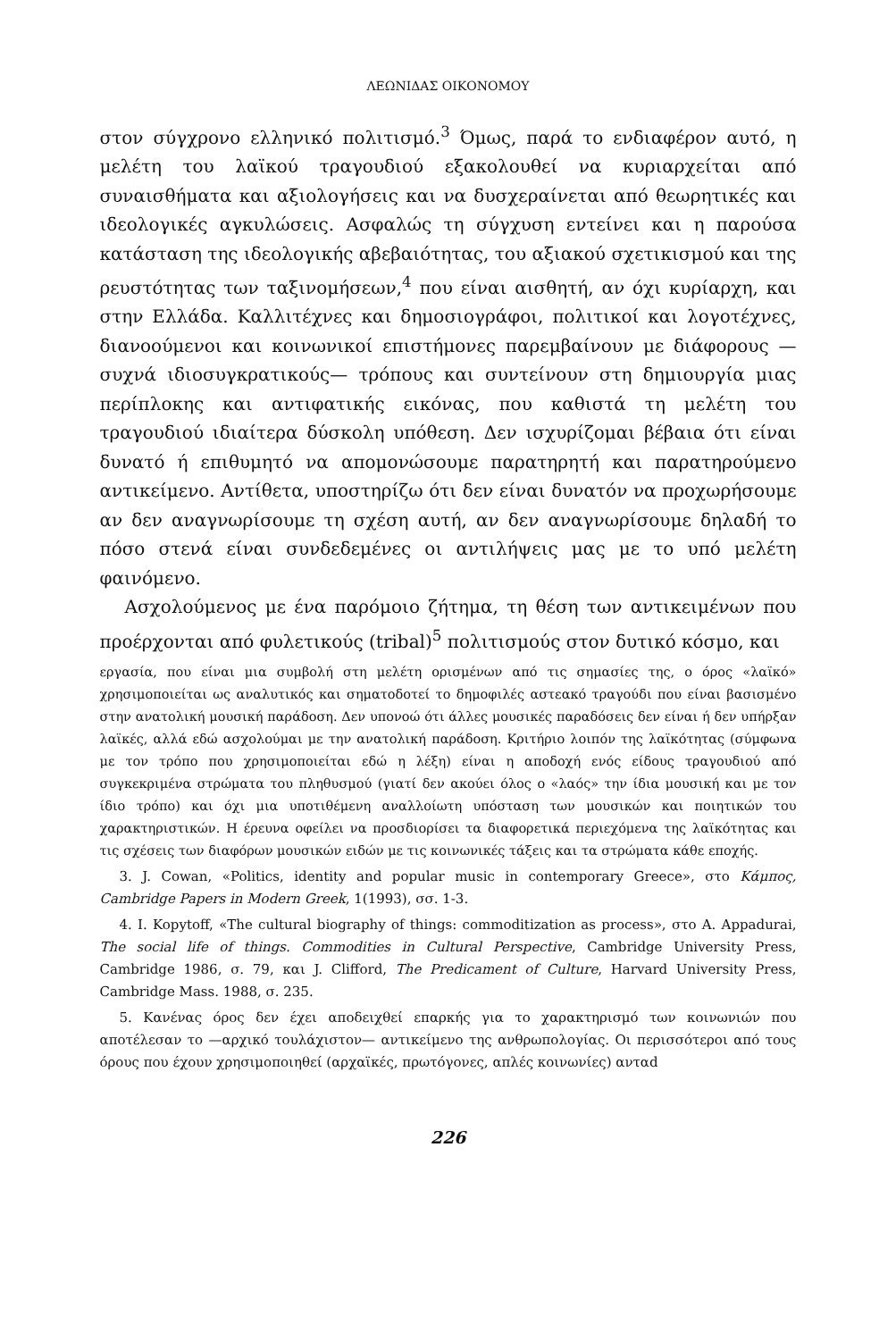ΛΕΩΝΙΔΑΣ ΟΙΚΟΝΟΜΟΥ
στον σύγχρονο ελληνικό πολιτισμό.<sup>3</sup> Όμως, παρά το ενδιαφέρον αυτό, η μελέτη του λαϊκού τραγουδιού εξακολουθεί να κυριαρχείται από συναισθήματα και αξιολογήσεις και να δυσχεραίνεται από θεωρητικές και ιδεολογικές αγκυλώσεις. Ασφαλώς τη σύγχυση εντείνει και η παρούσα κατάσταση της ιδεολογικής αβεβαιότητας, του αξιακού σχετικισμού και της ρευστότητας των ταξινομήσεων,<sup>4</sup> που είναι αισθητή, αν όχι κυρίαρχη, και στην Ελλάδα. Καλλιτέχνες και δημοσιογράφοι, πολιτικοί και λογοτέχνες, διανοούμενοι και κοινωνικοί επιστήμονες παρεμβαίνουν με διάφορους — συχνά ιδιοσυγκρατικούς— τρόπους και συντείνουν στη δημιουργία μιας περίπλοκης και αντιφατικής εικόνας, που καθιστά τη μελέτη του τραγουδιού ιδιαίτερα δύσκολη υπόθεση. Δεν ισχυρίζομαι βέβαια ότι είναι δυνατό ή επιθυμητό να απομονώσουμε παρατηρητή και παρατηρούμενο αντικείμενο. Αντίθετα, υποστηρίζω ότι δεν είναι δυνατόν να προχωρήσουμε αν δεν αναγνωρίσουμε τη σχέση αυτή, αν δεν αναγνωρίσουμε δηλαδή το πόσο στενά είναι συνδεδεμένες οι αντιλήψεις μας με το υπό μελέτη φαινόμενο.
Ασχολούμενος με ένα παρόμοιο ζήτημα, τη θέση των αντικειμένων που προέρχονται από φυλετικούς (tribal)<sup>5</sup> πολιτισμούς στον δυτικό κόσμο, και
εργασία, που είναι μια συμβολή στη μελέτη ορισμένων από τις σημασίες της, ο όρος «λαϊκό» χρησιμοποιείται ως αναλυτικός και σηματοδοτεί το δημοφιλές αστεακό τραγούδι που είναι βασισμένο στην ανατολική μουσική παράδοση. Δεν υπονοώ ότι άλλες μουσικές παραδόσεις δεν είναι ή δεν υπήρξαν λαϊκές, αλλά εδώ ασχολούμαι με την ανατολική παράδοση. Κριτήριο λοιπόν της λαϊκότητας (σύμφωνα με τον τρόπο που χρησιμοποιείται εδώ η λέξη) είναι η αποδοχή ενός είδους τραγουδιού από συγκεκριμένα στρώματα του πληθυσμού (γιατί δεν ακούει όλος ο «λαός» την ίδια μουσική και με τον ίδιο τρόπο) και όχι μια υποτιθέμενη αναλλοίωτη υπόσταση των μουσικών και ποιητικών του χαρακτηριστικών. Η έρευνα οφείλει να προσδιορίσει τα διαφορετικά περιεχόμενα της λαϊκότητας και τις σχέσεις των διαφόρων μουσικών ειδών με τις κοινωνικές τάξεις και τα στρώματα κάθε εποχής.
3. J. Cowan, «Politics, identity and popular music in contemporary Greece», στο Κάμπος, Cambridge Papers in Modern Greek, 1(1993), σσ. 1-3.
4. I. Kopytoff, «The cultural biography of things: commoditization as process», στο A. Appadurai, The social life of things. Commodities in Cultural Perspective, Cambridge University Press, Cambridge 1986, σ. 79, και J. Clifford, The Predicament of Culture, Harvard University Press, Cambridge Mass. 1988, σ. 235.
5. Κανένας όρος δεν έχει αποδειχθεί επαρκής για το χαρακτηρισμό των κοινωνιών που αποτέλεσαν το —αρχικό τουλάχιστον— αντικείμενο της ανθρωπολογίας. Οι περισσότεροι από τους όρους που έχουν χρησιμοποιηθεί (αρχαϊκές, πρωτόγονες, απλές κοινωνίες) ανταd
226